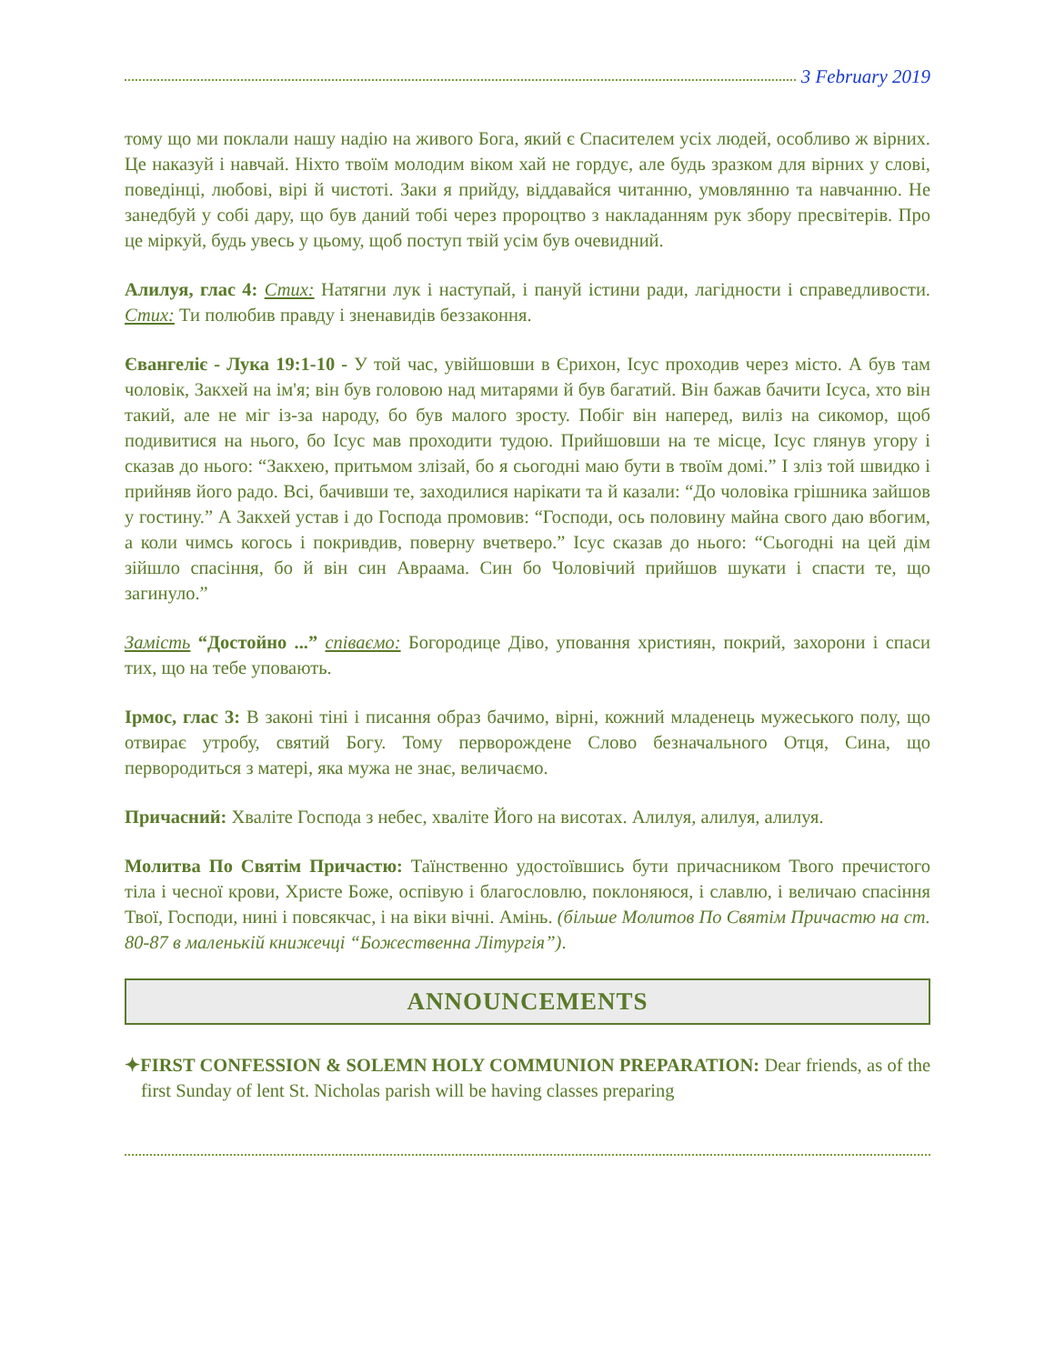3 February 2019
тому що ми поклали нашу надію на живого Бога, який є Спасителем усіх людей, особливо ж вірних. Це наказуй і навчай. Ніхто твоїм молодим віком хай не гордує, але будь зразком для вірних у слові, поведінці, любові, вірі й чистоті. Заки я прийду, віддавайся читанню, умовлянню та навчанню. Не занедбуй у собі дару, що був даний тобі через пророцтво з накладанням рук збору пресвітерів. Про це міркуй, будь увесь у цьому, щоб поступ твій усім був очевидний.
Алилуя, глас 4: Стих: Натягни лук і наступай, і пануй істини ради, лагідности і справедливости. Стих: Ти полюбив правду і зненавидів беззаконня.
Євангеліє - Лука 19:1-10 - У той час, увійшовши в Єрихон, Ісус проходив через місто. А був там чоловік, Закхей на ім'я; він був головою над митарями й був багатий. Він бажав бачити Ісуса, хто він такий, але не міг із-за народу, бо був малого зросту. Побіг він наперед, виліз на сикомор, щоб подивитися на нього, бо Ісус мав проходити тудою. Прийшовши на те місце, Ісус глянув угору і сказав до нього: “Закхею, притьмом злізай, бо я сьогодні маю бути в твоїм домі.” І зліз той швидко і прийняв його радо. Всі, бачивши те, заходилися нарікати та й казали: “До чоловіка грішника зайшов у гостину.” А Закхей устав і до Господа промовив: “Господи, ось половину майна свого даю вбогим, а коли чимсь когось і покривдив, поверну вчетверо.” Ісус сказав до нього: “Сьогодні на цей дім зійшло спасіння, бо й він син Авраама. Син бо Чоловічий прийшов шукати і спасти те, що загинуло.”
Замість “Достойно ...” співаємо: Богородице Діво, уповання християн, покрий, захорони і спаси тих, що на тебе уповають.
Ірмос, глас 3: В законі тіні і писання образ бачимо, вірні, кожний младенець мужеського полу, що отвирає утробу, святий Богу. Тому перворождене Слово безначального Отця, Сина, що первородиться з матері, яка мужа не знає, величаємо.
Причасний: Хваліте Господа з небес, хваліте Його на висотах. Алилуя, алилуя, алилуя.
Молитва По Святім Причастю: Таїнственно удостоївшись бути причасником Твого пречистого тіла і чесної крови, Христе Боже, оспівую і благословлю, поклоняюся, і славлю, і величаю спасіння Твої, Господи, нині і повсякчас, і на віки вічні. Амінь. (більше Молитов По Святім Причастю на ст. 80-87 в маленькій книжечці “Божественна Літургія”).
ANNOUNCEMENTS
✦FIRST CONFESSION & SOLEMN HOLY COMMUNION PREPARATION: Dear friends, as of the first Sunday of lent St. Nicholas parish will be having classes preparing